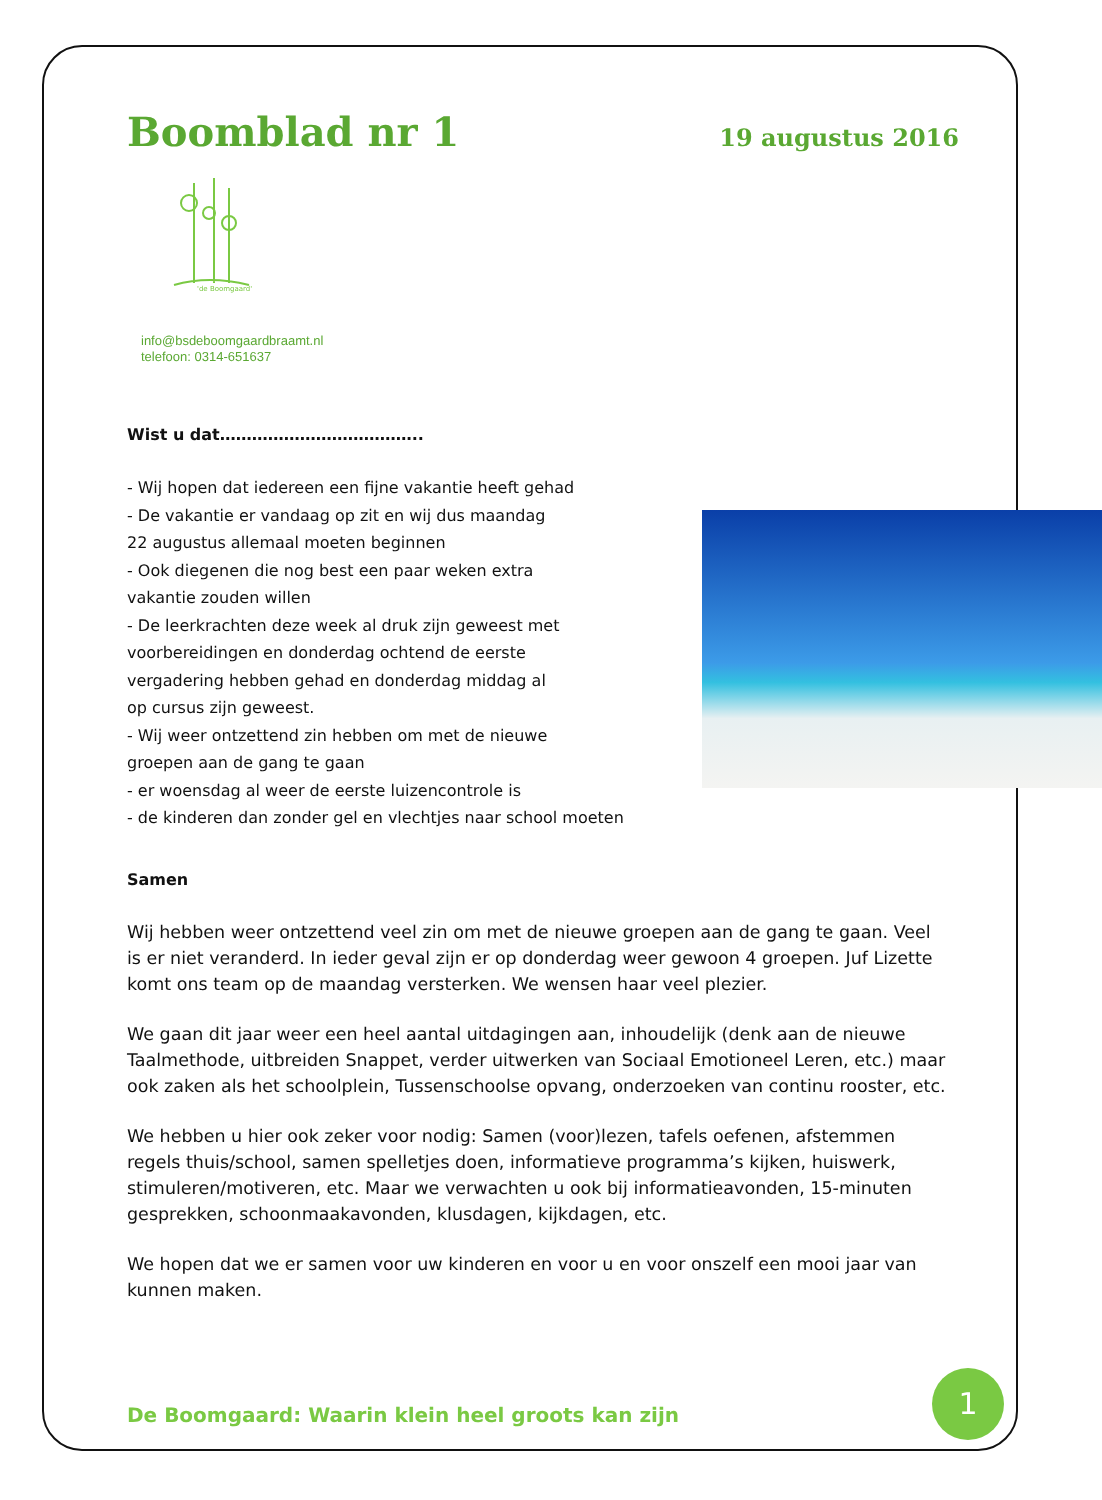Boomblad nr 1
19 augustus 2016
'de Boomgaard'
info@bsdeboomgaardbraamt.nl
telefoon: 0314-651637
Wist u dat………………………………..
- Wij hopen dat iedereen een fijne vakantie heeft gehad
- De vakantie er vandaag op zit en wij dus maandag
22 augustus allemaal moeten beginnen
- Ook diegenen die nog best een paar weken extra
vakantie zouden willen
- De leerkrachten deze week al druk zijn geweest met
voorbereidingen en donderdag ochtend de eerste
vergadering hebben gehad en donderdag middag al
op cursus zijn geweest.
- Wij weer ontzettend zin hebben om met de nieuwe
groepen aan de gang te gaan
- er woensdag al weer de eerste luizencontrole is
- de kinderen dan zonder gel en vlechtjes naar school moeten
Samen
Wij hebben weer ontzettend veel zin om met de nieuwe groepen aan de gang te gaan. Veel is er niet veranderd. In ieder geval zijn er op donderdag weer gewoon 4 groepen. Juf Lizette komt ons team op de maandag versterken. We wensen haar veel plezier.
We gaan dit jaar weer een heel aantal uitdagingen aan, inhoudelijk (denk aan de nieuwe Taalmethode, uitbreiden Snappet, verder uitwerken van Sociaal Emotioneel Leren, etc.) maar ook zaken als het schoolplein, Tussenschoolse opvang, onderzoeken van continu rooster, etc.
We hebben u hier ook zeker voor nodig: Samen (voor)lezen, tafels oefenen, afstemmen regels thuis/school, samen spelletjes doen, informatieve programma’s kijken, huiswerk, stimuleren/motiveren, etc. Maar we verwachten u ook bij informatieavonden, 15-minuten gesprekken, schoonmaakavonden, klusdagen, kijkdagen, etc.
We hopen dat we er samen voor uw kinderen en voor u en voor onszelf een mooi jaar van kunnen maken.
De Boomgaard: Waarin klein heel groots kan zijn
1